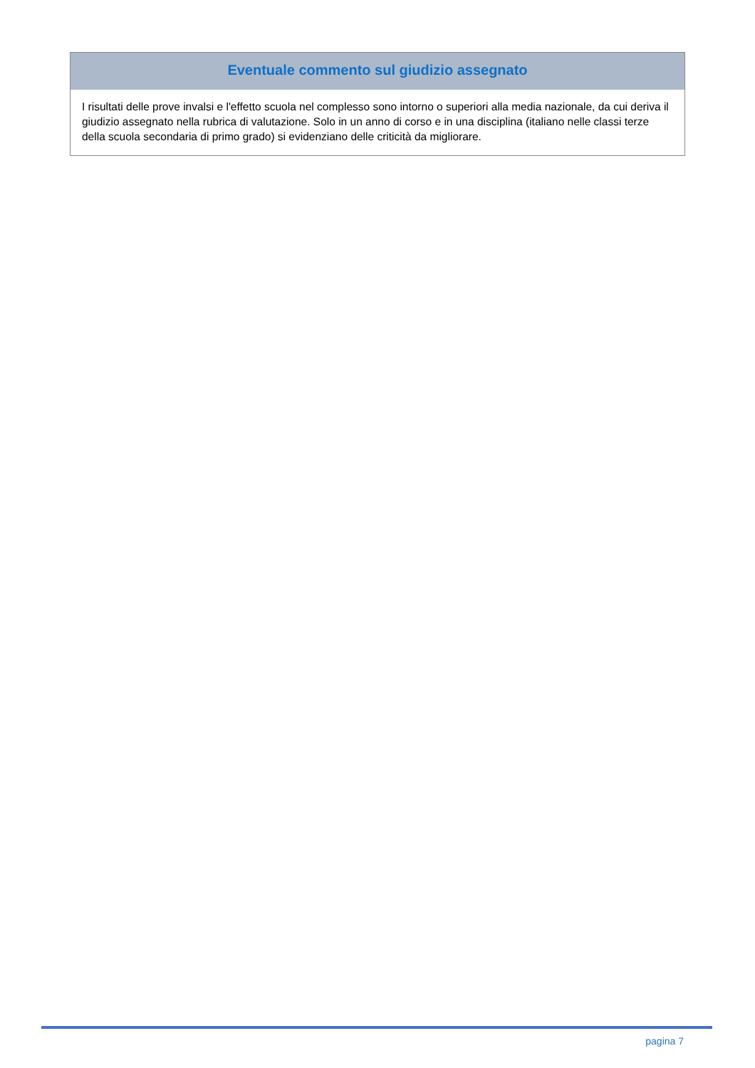Eventuale commento sul giudizio assegnato
I risultati delle prove invalsi e l'effetto scuola nel complesso sono intorno o superiori alla media nazionale, da cui deriva il giudizio assegnato nella rubrica di valutazione. Solo in un anno di corso e in una disciplina (italiano nelle classi terze della scuola secondaria di primo grado) si evidenziano delle criticità da migliorare.
pagina 7